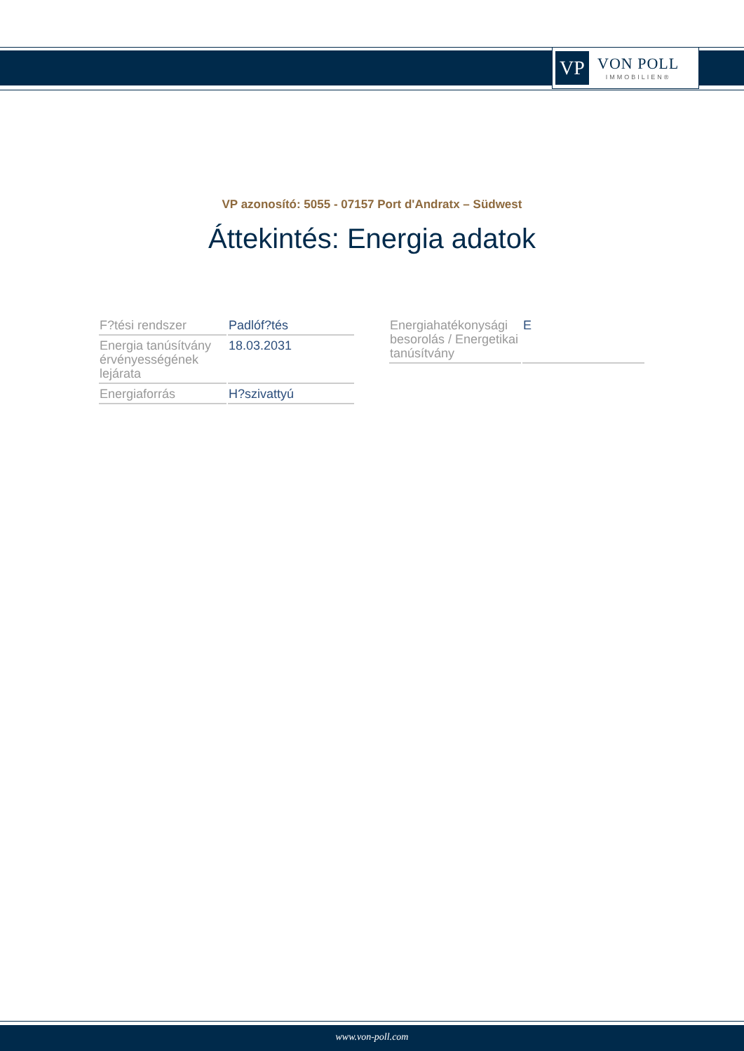VP
VON POLL
IMMOBILIEN®
VP azonosító: 5055 - 07157 Port d'Andratx – Südwest
Áttekintés: Energia adatok
| F?tési rendszer | Padlóf?tés |
| Energia tanúsítvány érvényességének lejárata | 18.03.2031 |
| Energiaforrás | H?szivattyú |
| Energiahatékonysági besorolás / Energetikai tanúsítvány | E |
www.von-poll.com